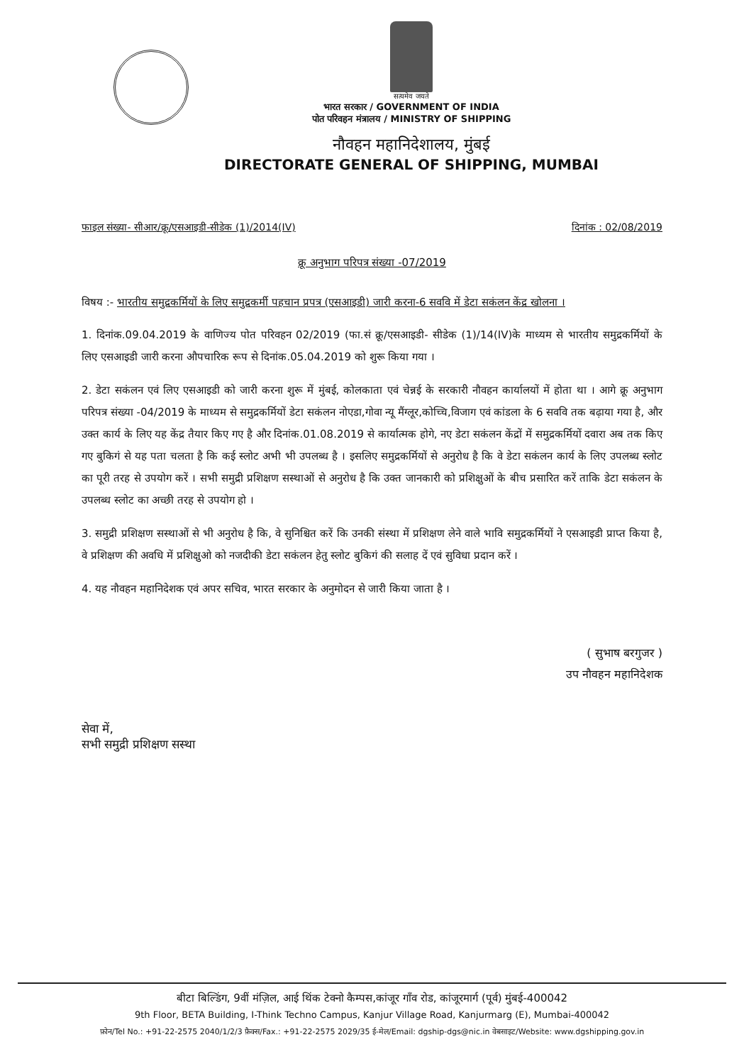सत्यमेव जयते
भारत सरकार / GOVERNMENT OF INDIA
पोत परिवहन मंत्रालय / MINISTRY OF SHIPPING
नौवहन महानिदेशालय, मुंबई
DIRECTORATE GENERAL OF SHIPPING, MUMBAI
फाइल संख्या- सीआर/क्रू/एसआइडी-सीडेक (1)/2014(IV) दिनांक : 02/08/2019
क्रू अनुभाग परिपत्र संख्या -07/2019
विषय :- भारतीय समुद्रकर्मियों के लिए समुद्रकर्मी पहचान प्रपत्र (एसआइडी) जारी करना-6 सववि में डेटा सकंलन केंद्र खोलना ।
1. दिनांक.09.04.2019 के वाणिज्य पोत परिवहन 02/2019 (फा.सं क्रू/एसआइडी- सीडेक (1)/14(IV)के माध्यम से भारतीय समुद्रकर्मियों के लिए एसआइडी जारी करना औपचारिक रूप से दिनांक.05.04.2019 को शुरू किया गया ।
2. डेटा सकंलन एवं लिए एसआइडी को जारी करना शुरू में मुंबई, कोलकाता एवं चेन्नई के सरकारी नौवहन कार्यालयों में होता था । आगे क्रू अनुभाग परिपत्र संख्या -04/2019 के माध्यम से समुद्रकर्मियों डेटा सकंलन नोएडा,गोवा न्यू मैंग्लूर,कोच्चि,विजाग एवं कांडला के 6 सववि तक बढ़ाया गया है, और उक्त कार्य के लिए यह केंद्र तैयार किए गए है और दिनांक.01.08.2019 से कार्यात्मक होगे, नए डेटा सकंलन केंद्रों में समुद्रकर्मियों दवारा अब तक किए गए बुकिगं से यह पता चलता है कि कई स्लोट अभी भी उपलब्ध है । इसलिए समुद्रकर्मियों से अनुरोध है कि वे डेटा सकंलन कार्य के लिए उपलब्ध स्लोट का पूरी तरह से उपयोग करें । सभी समुद्री प्रशिक्षण सस्थाओं से अनुरोध है कि उक्त जानकारी को प्रशिक्षुओं के बीच प्रसारित करें ताकि डेटा सकंलन के उपलब्ध स्लोट का अच्छी तरह से उपयोग हो ।
3. समुद्री प्रशिक्षण सस्थाओं से भी अनुरोध है कि, वे सुनिश्चित करें कि उनकी संस्था में प्रशिक्षण लेने वाले भावि समुद्रकर्मियों ने एसआइडी प्राप्त किया है, वे प्रशिक्षण की अवधि में प्रशिक्षुओ को नजदीकी डेटा सकंलन हेतु स्लोट बुकिगं की सलाह दें एवं सुविधा प्रदान करें ।
4. यह नौवहन महानिदेशक एवं अपर सचिव, भारत सरकार के अनुमोदन से जारी किया जाता है ।
( सुभाष बरगुजर )
उप नौवहन महानिदेशक
सेवा में,
सभी समुद्री प्रशिक्षण सस्था
बीटा बिल्डिंग, 9वीं मंज़िल, आई थिंक टेक्नो कैम्पस,कांजूर गाँव रोड, कांजूरमार्ग (पूर्व) मुंबई-400042
9th Floor, BETA Building, I-Think Techno Campus, Kanjur Village Road, Kanjurmarg (E), Mumbai-400042
फ़ोन/Tel No.: +91-22-2575 2040/1/2/3 फ़ैक्स/Fax.: +91-22-2575 2029/35 ई-मेल/Email: dgship-dgs@nic.in वेबसाइट/Website: www.dgshipping.gov.in